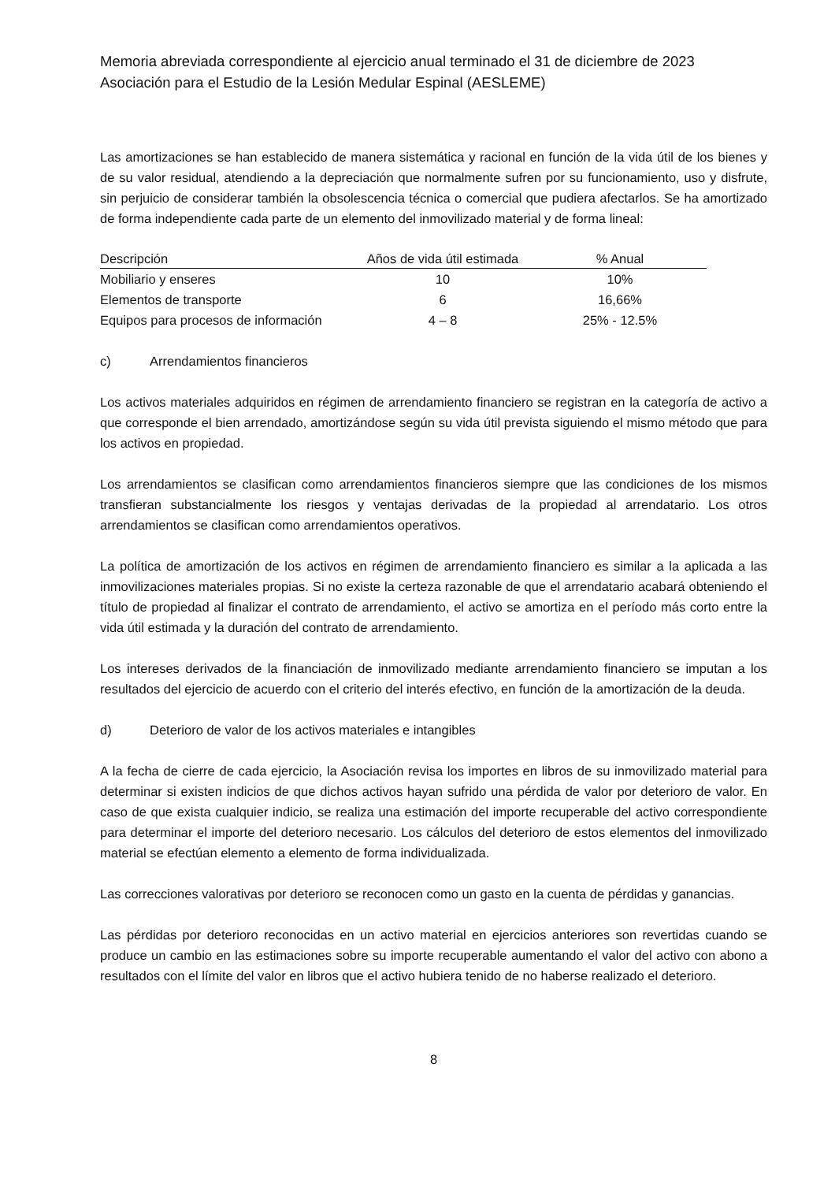Memoria abreviada correspondiente al ejercicio anual terminado el 31 de diciembre de 2023
Asociación para el Estudio de la Lesión Medular Espinal (AESLEME)
Las amortizaciones se han establecido de manera sistemática y racional en función de la vida útil de los bienes y de su valor residual, atendiendo a la depreciación que normalmente sufren por su funcionamiento, uso y disfrute, sin perjuicio de considerar también la obsolescencia técnica o comercial que pudiera afectarlos. Se ha amortizado de forma independiente cada parte de un elemento del inmovilizado material y de forma lineal:
| Descripción | Años de vida útil estimada | % Anual |
| --- | --- | --- |
| Mobiliario y enseres | 10 | 10% |
| Elementos de transporte | 6 | 16,66% |
| Equipos para procesos de información | 4 – 8 | 25% - 12.5% |
c) Arrendamientos financieros
Los activos materiales adquiridos en régimen de arrendamiento financiero se registran en la categoría de activo a que corresponde el bien arrendado, amortizándose según su vida útil prevista siguiendo el mismo método que para los activos en propiedad.
Los arrendamientos se clasifican como arrendamientos financieros siempre que las condiciones de los mismos transfieran substancialmente los riesgos y ventajas derivadas de la propiedad al arrendatario. Los otros arrendamientos se clasifican como arrendamientos operativos.
La política de amortización de los activos en régimen de arrendamiento financiero es similar a la aplicada a las inmovilizaciones materiales propias. Si no existe la certeza razonable de que el arrendatario acabará obteniendo el título de propiedad al finalizar el contrato de arrendamiento, el activo se amortiza en el período más corto entre la vida útil estimada y la duración del contrato de arrendamiento.
Los intereses derivados de la financiación de inmovilizado mediante arrendamiento financiero se imputan a los resultados del ejercicio de acuerdo con el criterio del interés efectivo, en función de la amortización de la deuda.
d) Deterioro de valor de los activos materiales e intangibles
A la fecha de cierre de cada ejercicio, la Asociación revisa los importes en libros de su inmovilizado material para determinar si existen indicios de que dichos activos hayan sufrido una pérdida de valor por deterioro de valor. En caso de que exista cualquier indicio, se realiza una estimación del importe recuperable del activo correspondiente para determinar el importe del deterioro necesario. Los cálculos del deterioro de estos elementos del inmovilizado material se efectúan elemento a elemento de forma individualizada.
Las correcciones valorativas por deterioro se reconocen como un gasto en la cuenta de pérdidas y ganancias.
Las pérdidas por deterioro reconocidas en un activo material en ejercicios anteriores son revertidas cuando se produce un cambio en las estimaciones sobre su importe recuperable aumentando el valor del activo con abono a resultados con el límite del valor en libros que el activo hubiera tenido de no haberse realizado el deterioro.
8